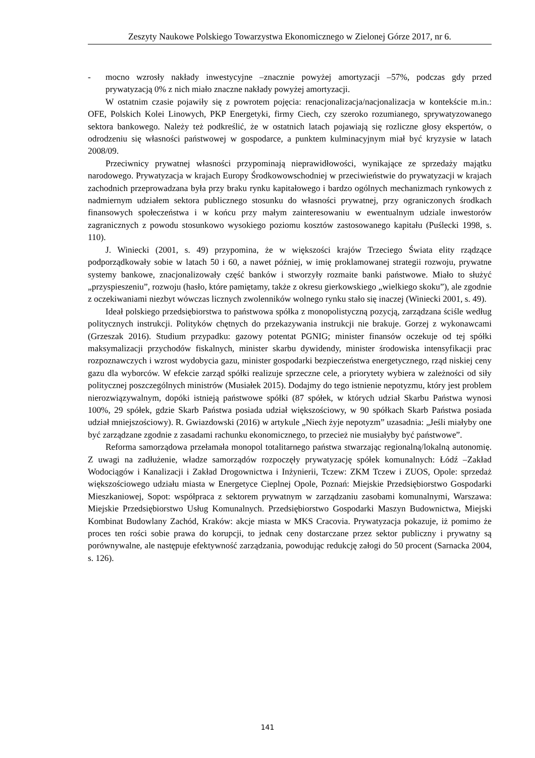Zeszyty Naukowe Polskiego Towarzystwa Ekonomicznego w Zielonej Górze 2017, nr 6.
- mocno wzrosły nakłady inwestycyjne –znacznie powyżej amortyzacji –57%, podczas gdy przed prywatyzacją 0% z nich miało znaczne nakłady powyżej amortyzacji.
W ostatnim czasie pojawiły się z powrotem pojęcia: renacjonalizacja/nacjonalizacja w kontekście m.in.: OFE, Polskich Kolei Linowych, PKP Energetyki, firmy Ciech, czy szeroko rozumianego, sprywatyzowanego sektora bankowego. Należy też podkreślić, że w ostatnich latach pojawiają się rozliczne głosy ekspertów, o odrodzeniu się własności państwowej w gospodarce, a punktem kulminacyjnym miał być kryzysie w latach 2008/09.
Przeciwnicy prywatnej własności przypominają nieprawidłowości, wynikające ze sprzedaży majątku narodowego. Prywatyzacja w krajach Europy Środkowowschodniej w przeciwieństwie do prywatyzacji w krajach zachodnich przeprowadzana była przy braku rynku kapitałowego i bardzo ogólnych mechanizmach rynkowych z nadmiernym udziałem sektora publicznego stosunku do własności prywatnej, przy ograniczonych środkach finansowych społeczeństwa i w końcu przy małym zainteresowaniu w ewentualnym udziale inwestorów zagranicznych z powodu stosunkowo wysokiego poziomu kosztów zastosowanego kapitału (Puślecki 1998, s. 110).
J. Winiecki (2001, s. 49) przypomina, że w większości krajów Trzeciego Świata elity rządzące podporządkowały sobie w latach 50 i 60, a nawet później, w imię proklamowanej strategii rozwoju, prywatne systemy bankowe, znacjonalizowały część banków i stworzyły rozmaite banki państwowe. Miało to służyć „przyspieszeniu”, rozwoju (hasło, które pamiętamy, także z okresu gierkowskiego „wielkiego skoku”), ale zgodnie z oczekiwaniami niezbyt wówczas licznych zwolenników wolnego rynku stało się inaczej (Winiecki 2001, s. 49).
Ideał polskiego przedsiębiorstwa to państwowa spółka z monopolistyczną pozycją, zarządzana ściśle według politycznych instrukcji. Polityków chętnych do przekazywania instrukcji nie brakuje. Gorzej z wykonawcami (Grzeszak 2016). Studium przypadku: gazowy potentat PGNIG; minister finansów oczekuje od tej spółki maksymalizacji przychodów fiskalnych, minister skarbu dywidendy, minister środowiska intensyfikacji prac rozpoznawczych i wzrost wydobycia gazu, minister gospodarki bezpieczeństwa energetycznego, rząd niskiej ceny gazu dla wyborców. W efekcie zarząd spółki realizuje sprzeczne cele, a priorytety wybiera w zależności od siły politycznej poszczególnych ministrów (Musiałek 2015). Dodajmy do tego istnienie nepotyzmu, który jest problem nierozwiązywalnym, dopóki istnieją państwowe spółki (87 spółek, w których udział Skarbu Państwa wynosi 100%, 29 spółek, gdzie Skarb Państwa posiada udział większościowy, w 90 spółkach Skarb Państwa posiada udział mniejszościowy). R. Gwiazdowski (2016) w artykule „Niech żyje nepotyzm” uzasadnia: „Jeśli miałyby one być zarządzane zgodnie z zasadami rachunku ekonomicznego, to przecież nie musiałyby być państwowe”.
Reforma samorządowa przełamała monopol totalitarnego państwa stwarzając regionalną/lokalną autonomię. Z uwagi na zadłużenie, władze samorządów rozpoczęły prywatyzację spółek komunalnych: Łódź –Zakład Wodociągów i Kanalizacji i Zakład Drogownictwa i Inżynierii, Tczew: ZKM Tczew i ZUOS, Opole: sprzedaż większościowego udziału miasta w Energetyce Cieplnej Opole, Poznań: Miejskie Przedsiębiorstwo Gospodarki Mieszkaniowej, Sopot: współpraca z sektorem prywatnym w zarządzaniu zasobami komunalnymi, Warszawa: Miejskie Przedsiębiorstwo Usług Komunalnych. Przedsiębiorstwo Gospodarki Maszyn Budownictwa, Miejski Kombinat Budowlany Zachód, Kraków: akcje miasta w MKS Cracovia. Prywatyzacja pokazuje, iż pomimo że proces ten rości sobie prawa do korupcji, to jednak ceny dostarczane przez sektor publiczny i prywatny są porównywalne, ale następuje efektywność zarządzania, powodując redukcję załogi do 50 procent (Sarnacka 2004, s. 126).
141